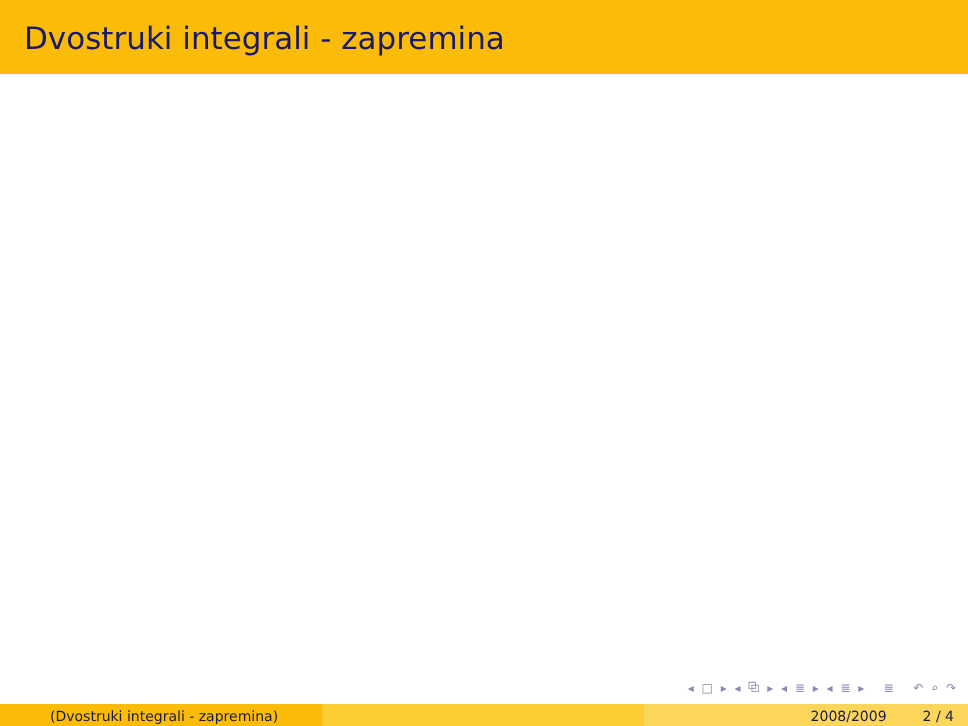Dvostruki integrali - zapremina
◂ □ ▸ ◂ ⧉ ▸ ◂ ≣ ▸ ◂ ≣ ▸ ≣ ↶ ⌕ ↷
(Dvostruki integrali - zapremina) 2008/2009 2 / 4